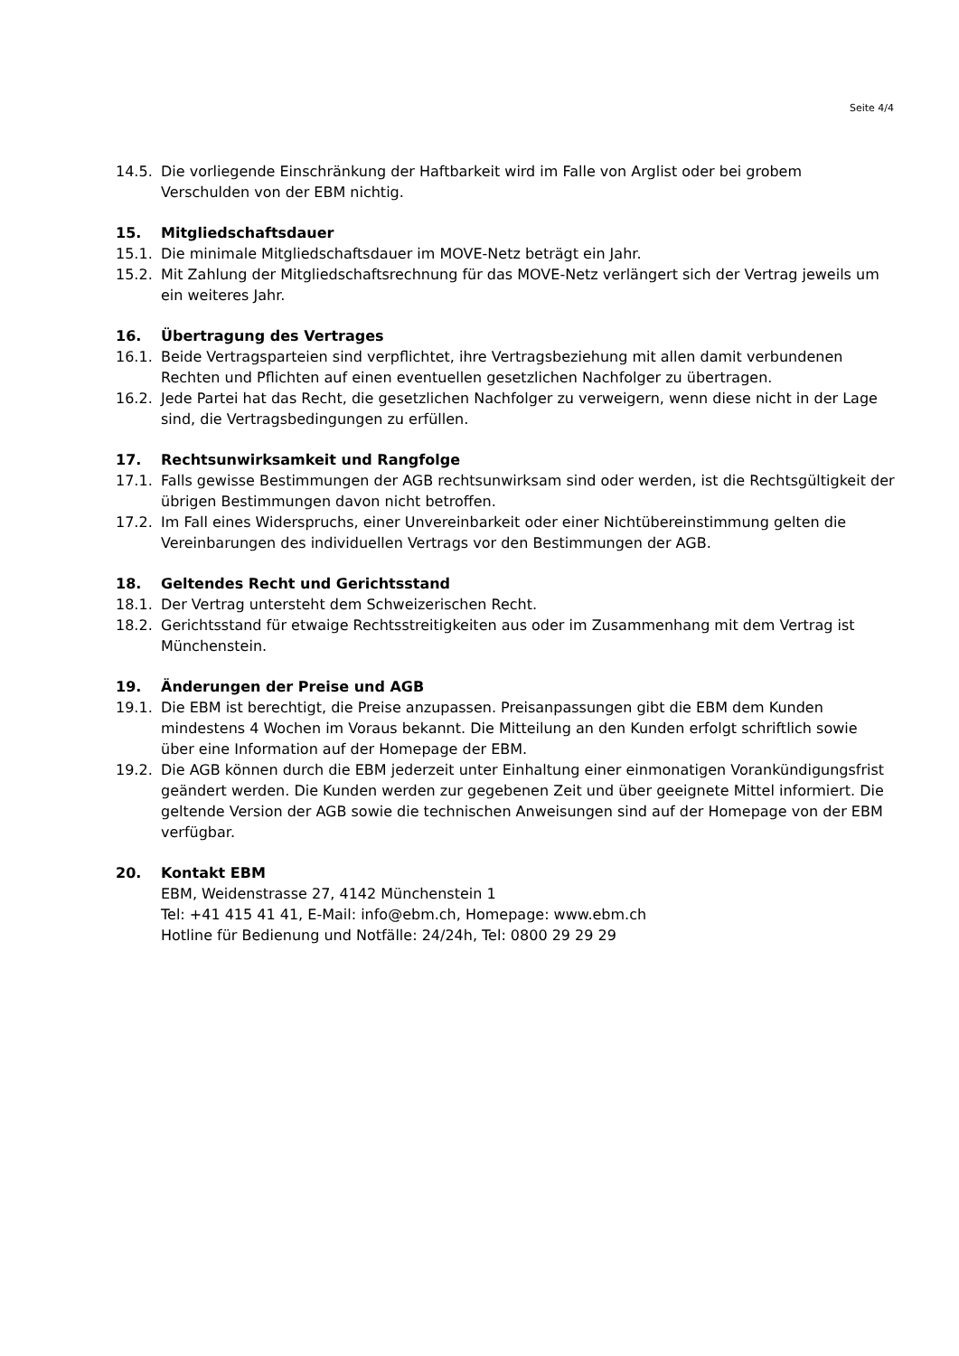Seite 4/4
14.5. Die vorliegende Einschränkung der Haftbarkeit wird im Falle von Arglist oder bei grobem Verschulden von der EBM nichtig.
15. Mitgliedschaftsdauer
15.1. Die minimale Mitgliedschaftsdauer im MOVE-Netz beträgt ein Jahr.
15.2. Mit Zahlung der Mitgliedschaftsrechnung für das MOVE-Netz verlängert sich der Vertrag jeweils um ein weiteres Jahr.
16. Übertragung des Vertrages
16.1. Beide Vertragsparteien sind verpflichtet, ihre Vertragsbeziehung mit allen damit verbundenen Rechten und Pflichten auf einen eventuellen gesetzlichen Nachfolger zu übertragen.
16.2. Jede Partei hat das Recht, die gesetzlichen Nachfolger zu verweigern, wenn diese nicht in der Lage sind, die Vertragsbedingungen zu erfüllen.
17. Rechtsunwirksamkeit und Rangfolge
17.1. Falls gewisse Bestimmungen der AGB rechtsunwirksam sind oder werden, ist die Rechtsgültigkeit der übrigen Bestimmungen davon nicht betroffen.
17.2. Im Fall eines Widerspruchs, einer Unvereinbarkeit oder einer Nichtübereinstimmung gelten die Vereinbarungen des individuellen Vertrags vor den Bestimmungen der AGB.
18. Geltendes Recht und Gerichtsstand
18.1. Der Vertrag untersteht dem Schweizerischen Recht.
18.2. Gerichtsstand für etwaige Rechtsstreitigkeiten aus oder im Zusammenhang mit dem Vertrag ist Münchenstein.
19. Änderungen der Preise und AGB
19.1. Die EBM ist berechtigt, die Preise anzupassen. Preisanpassungen gibt die EBM dem Kunden mindestens 4 Wochen im Voraus bekannt. Die Mitteilung an den Kunden erfolgt schriftlich sowie über eine Information auf der Homepage der EBM.
19.2. Die AGB können durch die EBM jederzeit unter Einhaltung einer einmonatigen Vorankündigungsfrist geändert werden. Die Kunden werden zur gegebenen Zeit und über geeignete Mittel informiert. Die geltende Version der AGB sowie die technischen Anweisungen sind auf der Homepage von der EBM verfügbar.
20. Kontakt EBM
EBM, Weidenstrasse 27, 4142 Münchenstein 1
Tel: +41 415 41 41, E-Mail: info@ebm.ch, Homepage: www.ebm.ch
Hotline für Bedienung und Notfälle: 24/24h, Tel: 0800 29 29 29